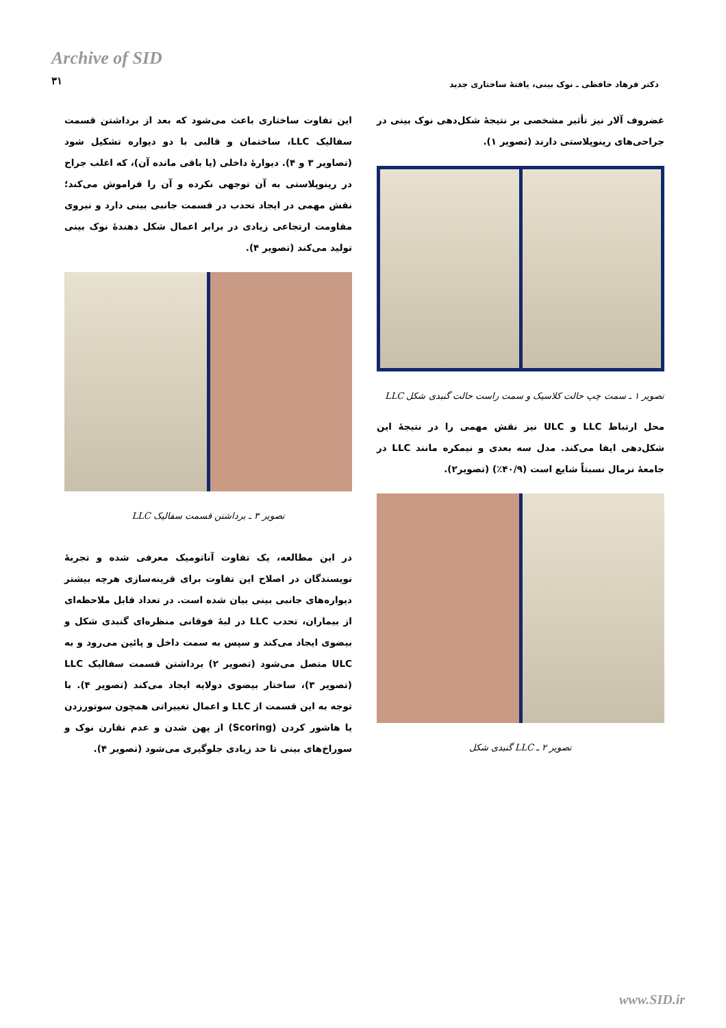Archive of SID
۳۱
دکتر فرهاد حافظی ـ نوک بینی، یافتهٔ ساختاری جدید
غضروف آلار نیز تأثیر مشخصی بر نتیجهٔ شکل‌دهی نوک بینی در جراحی‌های رینوپلاستی دارند (تصویر ۱).
تصویر ۱ ـ سمت چپ حالت کلاسیک و سمت راست حالت گنبدی شکل LLC
محل ارتباط LLC و ULC نیز نقش مهمی را در نتیجهٔ این شکل‌دهی ایفا می‌کند. مدل سه بعدی و نیمکره مانند LLC در جامعهٔ نرمال نسبتاً شایع است (۴۰/۹٪) (تصویر۲).
تصویر ۲ ـ LLC گنبدی شکل
این تفاوت ساختاری باعث می‌شود که بعد از برداشتن قسمت سفالیک LLC، ساختمان و قالبی با دو دیواره تشکیل شود (تصاویر ۳ و ۴). دیوارهٔ داخلی (یا باقی مانده آن)، که اغلب جراح در رینوپلاستی به آن توجهی نکرده و آن را فراموش می‌کند؛ نقش مهمی در ایجاد تحدب در قسمت جانبی بینی دارد و نیروی مقاومت ارتجاعی زیادی در برابر اعمال شکل دهندهٔ نوک بینی تولید می‌کند (تصویر ۴).
تصویر ۳ ـ برداشتن قسمت سفالیک LLC
در این مطالعه، یک تفاوت آناتومیک معرفی شده و تجربهٔ نویسندگان در اصلاح این تفاوت برای قرینه‌سازی هرچه بیشتر دیواره‌های جانبی بینی بیان شده است. در تعداد قابل ملاحظه‌ای از بیماران، تحدب LLC در لبهٔ فوقانی منظره‌ای گنبدی شکل و بیضوی ایجاد می‌کند و سپس به سمت داخل و پائین می‌رود و به ULC متصل می‌شود (تصویر ۲) برداشتن قسمت سفالیک LLC (تصویر ۳)، ساختار بیضوی دولایه ایجاد می‌کند (تصویر ۴). با توجه به این قسمت از LLC و اعمال تغییراتی همچون سوتورزدن یا هاشور کردن (Scoring) از پهن شدن و عدم تقارن نوک و سوراخ‌های بینی تا حد زیادی جلوگیری می‌شود (تصویر ۴).
www.SID.ir